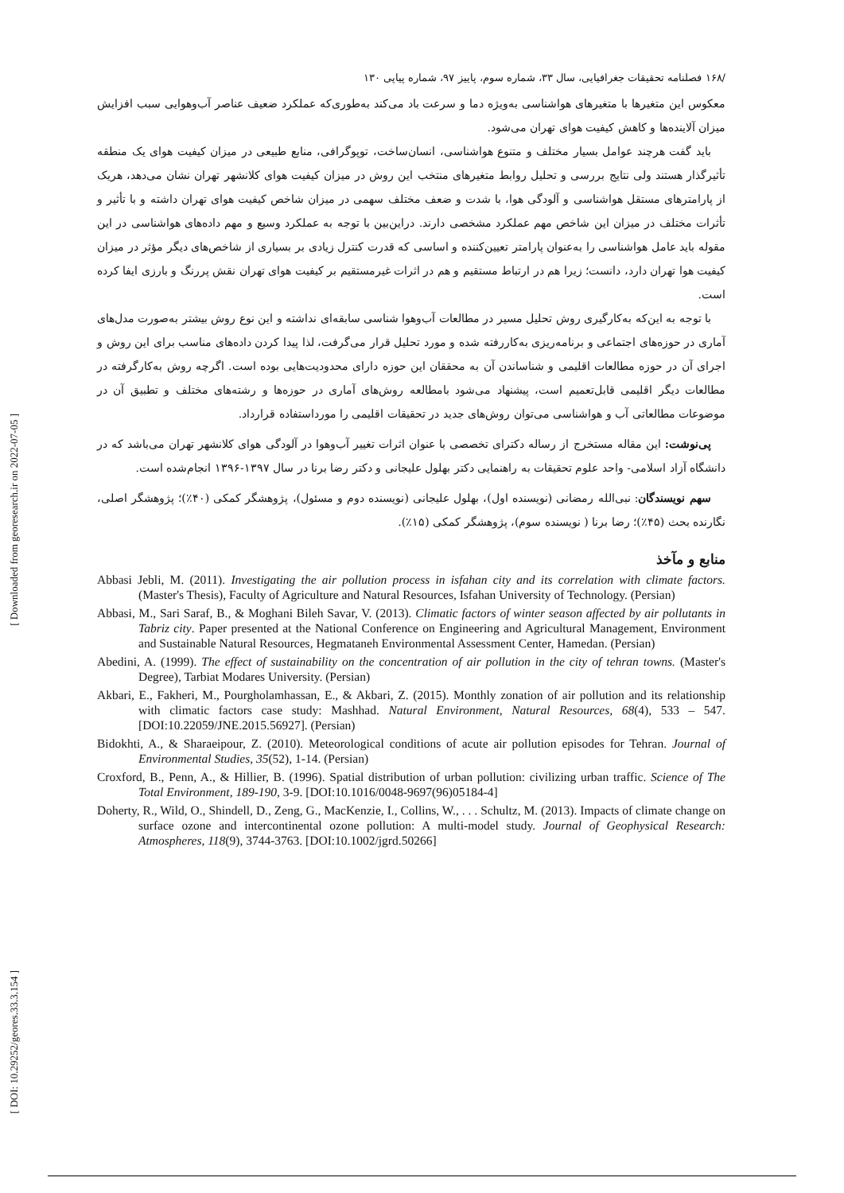[ Downloaded from georesearch.ir on 2022-07-05 ]
[ DOI: 10.29252/geores.33.3.154 ]
/۱۶۸ فصلنامه تحقیقات جغرافیایی، سال ۳۳، شماره سوم، پاییز ۹۷، شماره پیاپی ۱۳۰
معکوس این متغیرها با متغیرهای هواشناسی به‌ویژه دما و سرعت باد می‌کند به‌طوری‌که عملکرد ضعیف عناصر آب‌وهوایی سبب افزایش میزان آلاینده‌ها و کاهش کیفیت هوای تهران می‌شود.
باید گفت هرچند عوامل بسیار مختلف و متنوع هواشناسی، انسان‌ساخت، توپوگرافی، منابع طبیعی در میزان کیفیت هوای یک منطقه تأثیرگذار هستند ولی نتایج بررسی و تحلیل روابط متغیرهای منتخب این روش در میزان کیفیت هوای کلانشهر تهران نشان می‌دهد، هریک از پارامترهای مستقل هواشناسی و آلودگی هوا، با شدت و ضعف مختلف سهمی در میزان شاخص کیفیت هوای تهران داشته و با تأثیر و تأثرات مختلف در میزان این شاخص مهم عملکرد مشخصی دارند. دراین‌بین با توجه به عملکرد وسیع و مهم داده‌های هواشناسی در این مقوله باید عامل هواشناسی را به‌عنوان پارامتر تعیین‌کننده و اساسی که قدرت کنترل زیادی بر بسیاری از شاخص‌های دیگر مؤثر در میزان کیفیت هوا تهران دارد، دانست؛ زیرا هم در ارتباط مستقیم و هم در اثرات غیرمستقیم بر کیفیت هوای تهران نقش پررنگ و بارزی ایفا کرده است.
با توجه به این‌که به‌کارگیری روش تحلیل مسیر در مطالعات آب‌وهوا شناسی سابقه‌ای نداشته و این نوع روش بیشتر به‌صورت مدل‌های آماری در حوزه‌های اجتماعی و برنامه‌ریزی به‌کاررفته شده و مورد تحلیل قرار می‌گرفت، لذا پیدا کردن داده‌های مناسب برای این روش و اجرای آن در حوزه مطالعات اقلیمی و شناساندن آن به محققان این حوزه دارای محدودیت‌هایی بوده است. اگرچه روش به‌کارگرفته در مطالعات دیگر اقلیمی قابل‌تعمیم است، پیشنهاد می‌شود بامطالعه روش‌های آماری در حوزه‌ها و رشته‌های مختلف و تطبیق آن در موضوعات مطالعاتی آب و هواشناسی می‌توان روش‌های جدید در تحقیقات اقلیمی را مورداستفاده قرارداد.
پی‌نوشت: این مقاله مستخرج از رساله دکترای تخصصی با عنوان اثرات تغییر آب‌وهوا در آلودگی هوای کلانشهر تهران می‌باشد که در دانشگاه آزاد اسلامی- واحد علوم تحقیقات به راهنمایی دکتر بهلول علیجانی و دکتر رضا برنا در سال ۱۳۹۷-۱۳۹۶ انجام‌شده است.
سهم نویسندگان: نبی‌الله رمضانی (نویسنده اول)، بهلول علیجانی (نویسنده دوم و مسئول)، پژوهشگر کمکی (۴۰٪)؛ پژوهشگر اصلی، نگارنده بحث (۴۵٪)؛ رضا برنا ( نویسنده سوم)، پژوهشگر کمکی (۱۵٪).
منابع و مآخذ
Abbasi Jebli, M. (2011). Investigating the air pollution process in isfahan city and its correlation with climate factors. (Master's Thesis), Faculty of Agriculture and Natural Resources, Isfahan University of Technology. (Persian)
Abbasi, M., Sari Saraf, B., & Moghani Bileh Savar, V. (2013). Climatic factors of winter season affected by air pollutants in Tabriz city. Paper presented at the National Conference on Engineering and Agricultural Management, Environment and Sustainable Natural Resources, Hegmataneh Environmental Assessment Center, Hamedan. (Persian)
Abedini, A. (1999). The effect of sustainability on the concentration of air pollution in the city of tehran towns. (Master's Degree), Tarbiat Modares University. (Persian)
Akbari, E., Fakheri, M., Pourgholamhassan, E., & Akbari, Z. (2015). Monthly zonation of air pollution and its relationship with climatic factors case study: Mashhad. Natural Environment, Natural Resources, 68(4), 533 – 547. [DOI:10.22059/JNE.2015.56927]. (Persian)
Bidokhti, A., & Sharaeipour, Z. (2010). Meteorological conditions of acute air pollution episodes for Tehran. Journal of Environmental Studies, 35(52), 1-14. (Persian)
Croxford, B., Penn, A., & Hillier, B. (1996). Spatial distribution of urban pollution: civilizing urban traffic. Science of The Total Environment, 189-190, 3-9. [DOI:10.1016/0048-9697(96)05184-4]
Doherty, R., Wild, O., Shindell, D., Zeng, G., MacKenzie, I., Collins, W., . . . Schultz, M. (2013). Impacts of climate change on surface ozone and intercontinental ozone pollution: A multi-model study. Journal of Geophysical Research: Atmospheres, 118(9), 3744-3763. [DOI:10.1002/jgrd.50266]